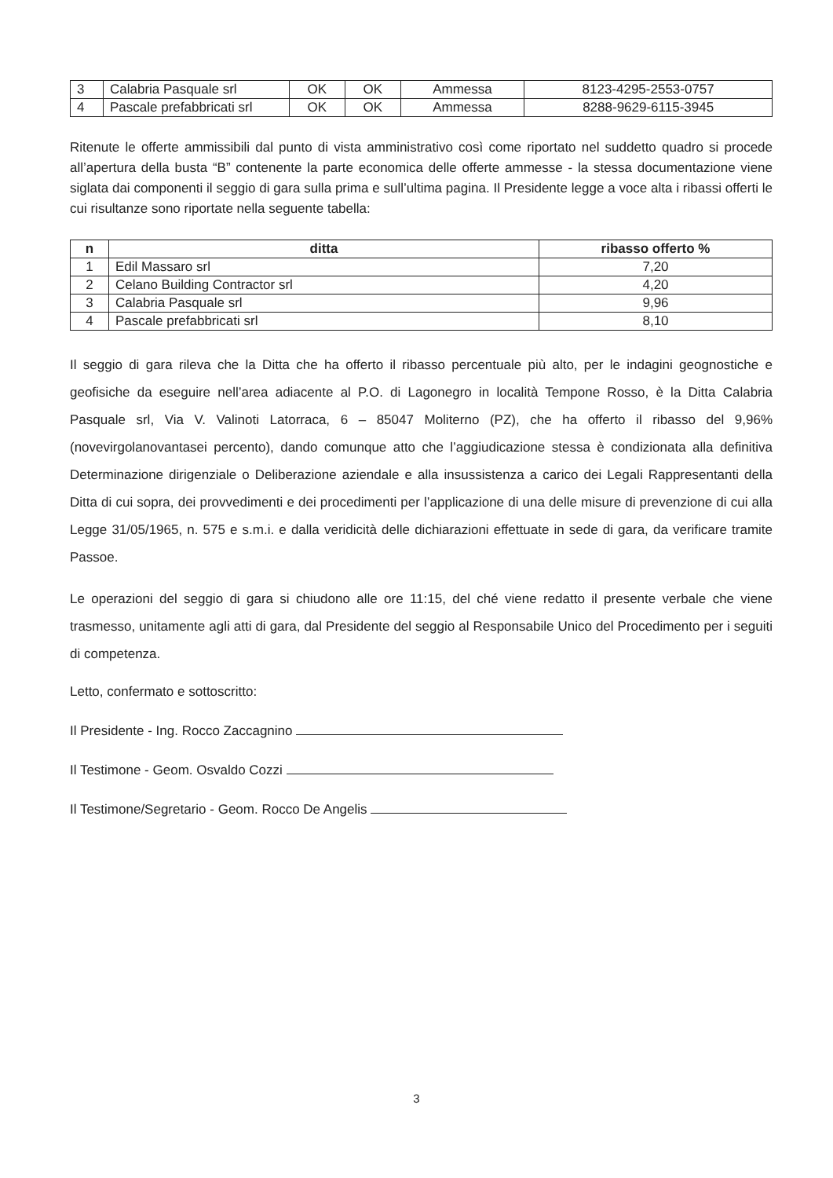| 3 | Calabria Pasquale srl | OK | OK | Ammessa | 8123-4295-2553-0757 |
| 4 | Pascale prefabbricati srl | OK | OK | Ammessa | 8288-9629-6115-3945 |
Ritenute le offerte ammissibili dal punto di vista amministrativo così come riportato nel suddetto quadro si procede all’apertura della busta “B” contenente la parte economica delle offerte ammesse - la stessa documentazione viene siglata dai componenti il seggio di gara sulla prima e sull’ultima pagina. Il Presidente legge a voce alta i ribassi offerti le cui risultanze sono riportate nella seguente tabella:
| n | ditta | ribasso offerto % |
| --- | --- | --- |
| 1 | Edil Massaro srl | 7,20 |
| 2 | Celano Building Contractor srl | 4,20 |
| 3 | Calabria Pasquale srl | 9,96 |
| 4 | Pascale prefabbricati srl | 8,10 |
Il seggio di gara rileva che la Ditta che ha offerto il ribasso percentuale più alto, per le indagini geognostiche e geofisiche da eseguire nell’area adiacente al P.O. di Lagonegro in località Tempone Rosso, è la Ditta Calabria Pasquale srl, Via V. Valinoti Latorraca, 6 – 85047 Moliterno (PZ), che ha offerto il ribasso del 9,96% (novevirgolanovantasei percento), dando comunque atto che l’aggiudicazione stessa è condizionata alla definitiva Determinazione dirigenziale o Deliberazione aziendale e alla insussistenza a carico dei Legali Rappresentanti della Ditta di cui sopra, dei provvedimenti e dei procedimenti per l’applicazione di una delle misure di prevenzione di cui alla Legge 31/05/1965, n. 575 e s.m.i. e dalla veridicità delle dichiarazioni effettuate in sede di gara, da verificare tramite Passoe.
Le operazioni del seggio di gara si chiudono alle ore 11:15, del ché viene redatto il presente verbale che viene trasmesso, unitamente agli atti di gara, dal Presidente del seggio al Responsabile Unico del Procedimento per i seguiti di competenza.
Letto, confermato e sottoscritto:
Il Presidente - Ing. Rocco Zaccagnino
Il Testimone - Geom. Osvaldo Cozzi
Il Testimone/Segretario - Geom. Rocco De Angelis
3